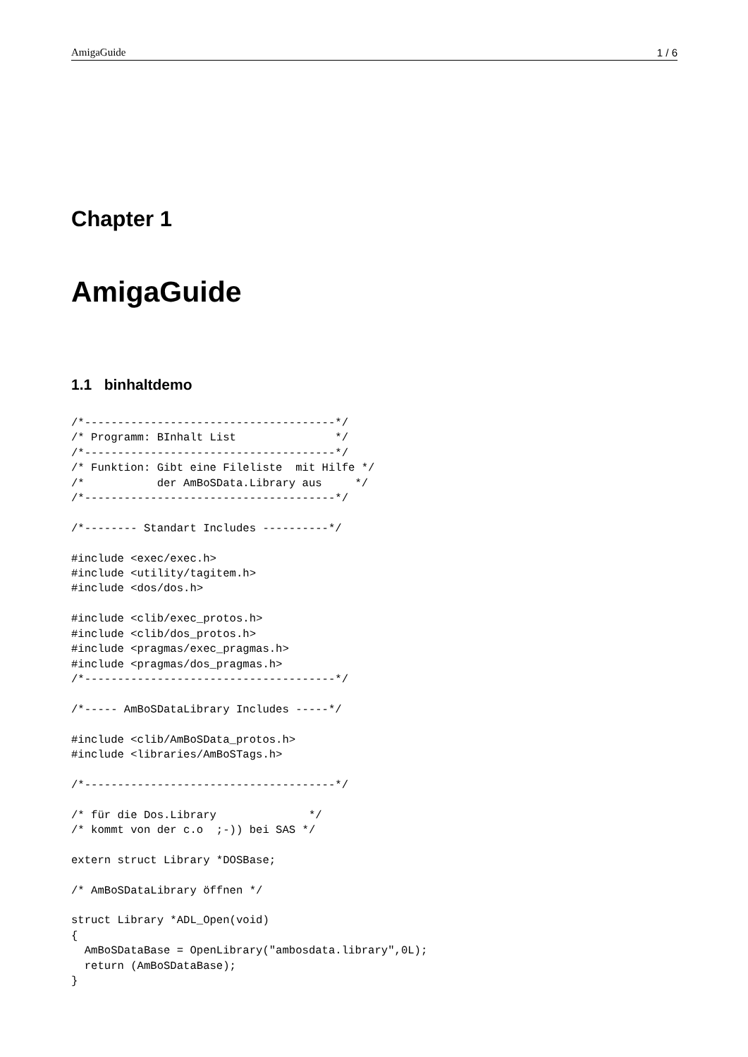AmigaGuide 1 / 6
Chapter 1
AmigaGuide
1.1 binhaltdemo
/*--------------------------------------*/
/* Programm: BInhalt List               */
/*--------------------------------------*/
/* Funktion: Gibt eine Fileliste  mit Hilfe */
/*           der AmBoSData.Library aus     */
/*--------------------------------------*/

/*-------- Standart Includes ----------*/

#include <exec/exec.h>
#include <utility/tagitem.h>
#include <dos/dos.h>

#include <clib/exec_protos.h>
#include <clib/dos_protos.h>
#include <pragmas/exec_pragmas.h>
#include <pragmas/dos_pragmas.h>
/*--------------------------------------*/

/*----- AmBoSDataLibrary Includes -----*/

#include <clib/AmBoSData_protos.h>
#include <libraries/AmBoSTags.h>

/*--------------------------------------*/

/* für die Dos.Library              */
/* kommt von der c.o  ;-)) bei SAS */

extern struct Library *DOSBase;

/* AmBoSDataLibrary öffnen */

struct Library *ADL_Open(void)
{
  AmBoSDataBase = OpenLibrary("ambosdata.library",0L);
  return (AmBoSDataBase);
}